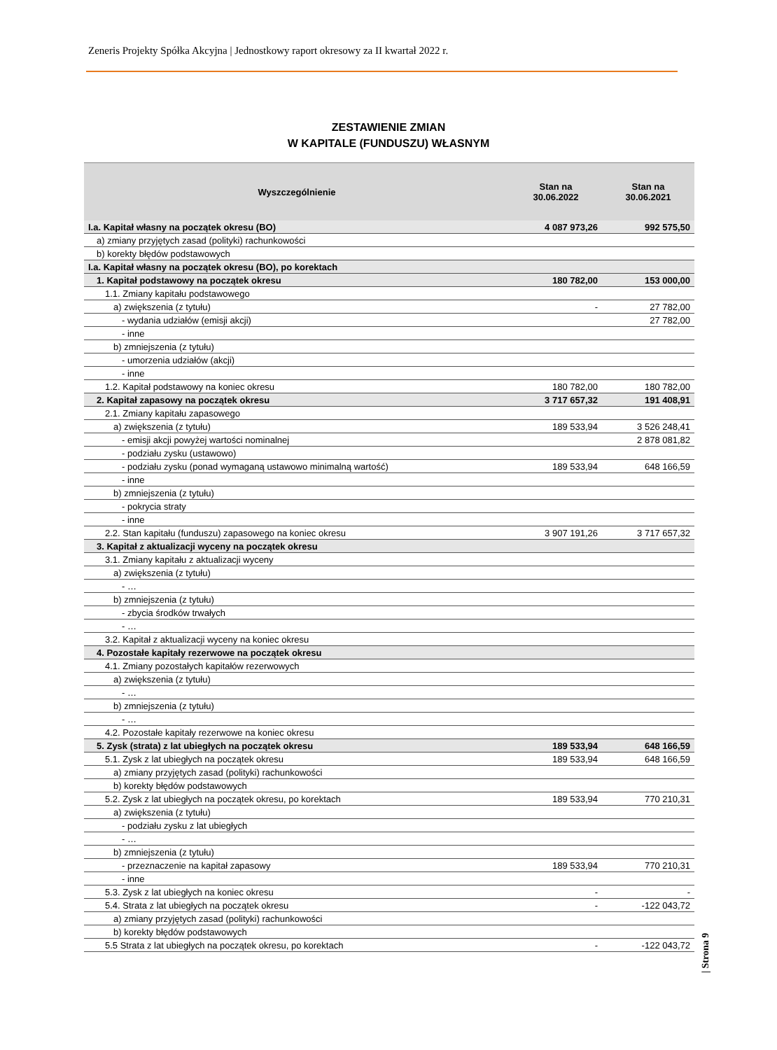Zeneris Projekty Spółka Akcyjna | Jednostkowy raport okresowy za II kwartał 2022 r.
ZESTAWIENIE ZMIAN
W KAPITALE (FUNDUSZU) WŁASNYM
| Wyszczególnienie | Stan na 30.06.2022 | Stan na 30.06.2021 |
| --- | --- | --- |
| I.a. Kapitał własny na początek okresu (BO) | 4 087 973,26 | 992 575,50 |
| a) zmiany przyjętych zasad (polityki) rachunkowości | | |
| b) korekty błędów podstawowych | | |
| I.a. Kapitał własny na początek okresu (BO), po korektach | | |
| 1. Kapitał podstawowy na początek okresu | 180 782,00 | 153 000,00 |
| 1.1. Zmiany kapitału podstawowego | | |
| a) zwiększenia (z tytułu) | - | 27 782,00 |
| - wydania udziałów (emisji akcji) | | 27 782,00 |
| - inne | | |
| b) zmniejszenia (z tytułu) | | |
| - umorzenia udziałów (akcji) | | |
| - inne | | |
| 1.2. Kapitał podstawowy na koniec okresu | 180 782,00 | 180 782,00 |
| 2. Kapitał zapasowy na początek okresu | 3 717 657,32 | 191 408,91 |
| 2.1. Zmiany kapitału zapasowego | | |
| a) zwiększenia (z tytułu) | 189 533,94 | 3 526 248,41 |
| - emisji akcji powyżej wartości nominalnej | | 2 878 081,82 |
| - podziału zysku (ustawowo) | | |
| - podziału zysku (ponad wymaganą ustawowo minimalną wartość) | 189 533,94 | 648 166,59 |
| - inne | | |
| b) zmniejszenia (z tytułu) | | |
| - pokrycia straty | | |
| - inne | | |
| 2.2. Stan kapitału (funduszu) zapasowego na koniec okresu | 3 907 191,26 | 3 717 657,32 |
| 3. Kapitał z aktualizacji wyceny na początek okresu | | |
| 3.1. Zmiany kapitału z aktualizacji wyceny | | |
| a) zwiększenia (z tytułu) | | |
| - … | | |
| b) zmniejszenia (z tytułu) | | |
| - zbycia środków trwałych | | |
| - … | | |
| 3.2. Kapitał z aktualizacji wyceny na koniec okresu | | |
| 4. Pozostałe kapitały rezerwowe na początek okresu | | |
| 4.1. Zmiany pozostałych kapitałów rezerwowych | | |
| a) zwiększenia (z tytułu) | | |
| - … | | |
| b) zmniejszenia (z tytułu) | | |
| - … | | |
| 4.2. Pozostałe kapitały rezerwowe na koniec okresu | | |
| 5. Zysk (strata) z lat ubiegłych na początek okresu | 189 533,94 | 648 166,59 |
| 5.1. Zysk z lat ubiegłych na początek okresu | 189 533,94 | 648 166,59 |
| a) zmiany przyjętych zasad (polityki) rachunkowości | | |
| b) korekty błędów podstawowych | | |
| 5.2. Zysk z lat ubiegłych na początek okresu, po korektach | 189 533,94 | 770 210,31 |
| a) zwiększenia (z tytułu) | | |
| - podziału zysku z lat ubiegłych | | |
| - … | | |
| b) zmniejszenia (z tytułu) | | |
| - przeznaczenie na kapitał zapasowy | 189 533,94 | 770 210,31 |
| - inne | | |
| 5.3. Zysk z lat ubiegłych na koniec okresu | - | - |
| 5.4. Strata z lat ubiegłych na początek okresu | - | -122 043,72 |
| a) zmiany przyjętych zasad (polityki) rachunkowości | | |
| b) korekty błędów podstawowych | | |
| 5.5 Strata z lat ubiegłych na początek okresu, po korektach | - | -122 043,72 |
| Strona 9